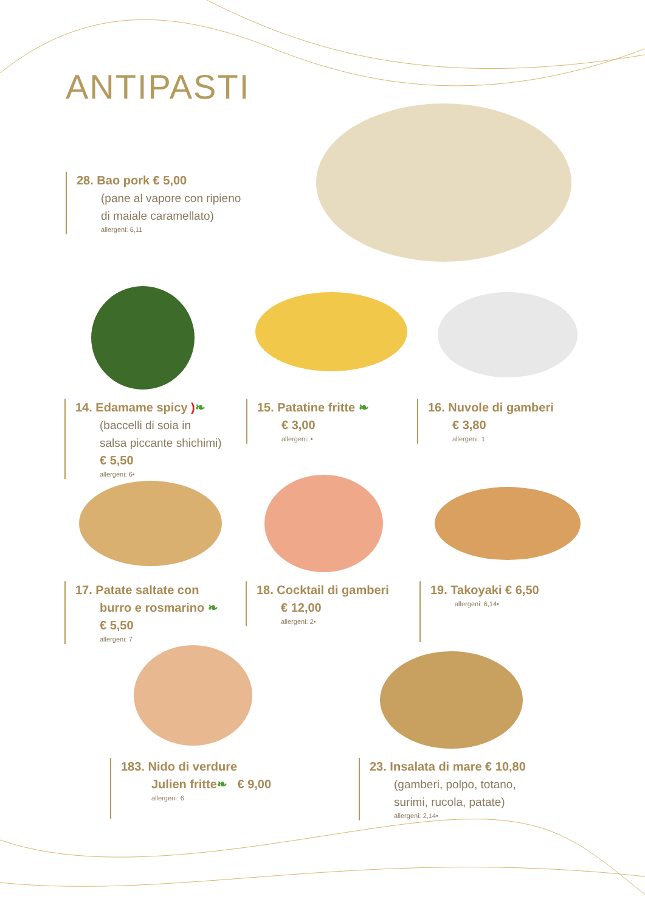ANTIPASTI
28. Bao pork € 5,00
(pane al vapore con ripieno
di maiale caramellato)
allergeni: 6,11
14. Edamame spicy )❧
(baccelli di soia in
salsa piccante shichimi)
€ 5,50
allergeni: 6•
15. Patatine fritte ❧
€ 3,00
allergeni: •
16. Nuvole di gamberi
€ 3,80
allergeni: 1
17. Patate saltate con
burro e rosmarino ❧
€ 5,50
allergeni: 7
18. Cocktail di gamberi
€ 12,00
allergeni: 2•
19. Takoyaki € 6,50
allergeni: 6,14•
183. Nido di verdure
Julien fritte❧ € 9,00
allergeni: 6
23. Insalata di mare € 10,80
(gamberi, polpo, totano,
surimi, rucola, patate)
allergeni: 2,14•